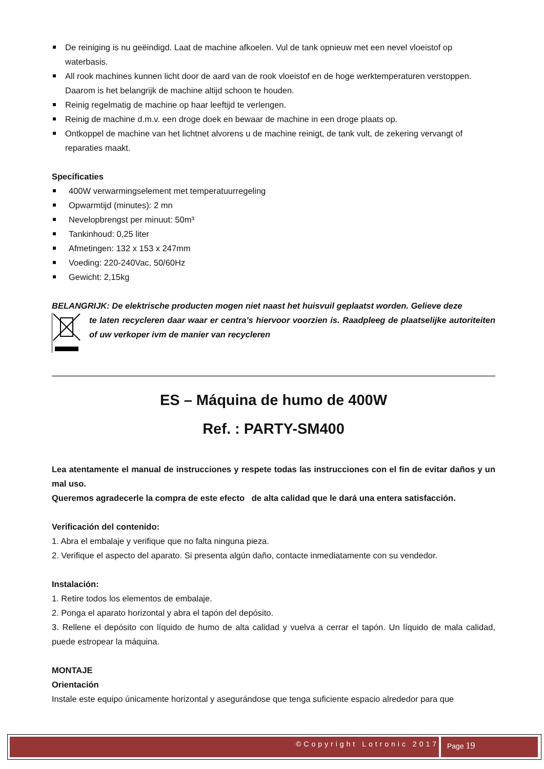De reiniging is nu geëindigd. Laat de machine afkoelen. Vul de tank opnieuw met een nevel vloeistof op waterbasis.
All rook machines kunnen licht door de aard van de rook vloeistof en de hoge werktemperaturen verstoppen. Daarom is het belangrijk de machine altijd schoon te houden.
Reinig regelmatig de machine op haar leeftijd te verlengen.
Reinig de machine d.m.v. een droge doek en bewaar de machine in een droge plaats op.
Ontkoppel de machine van het lichtnet alvorens u de machine reinigt, de tank vult, de zekering vervangt of reparaties maakt.
Specificaties
400W verwarmingselement met temperatuurregeling
Opwarmtijd (minutes): 2 mn
Nevelopbrengst per minuut: 50m³
Tankinhoud: 0,25 liter
Afmetingen: 132 x 153 x 247mm
Voeding: 220-240Vac, 50/60Hz
Gewicht: 2,15kg
BELANGRIJK: De elektrische producten mogen niet naast het huisvuil geplaatst worden. Gelieve deze
te laten recycleren daar waar er centra’s hiervoor voorzien is. Raadpleeg de plaatselijke autoriteiten of uw verkoper ivm de manier van recycleren
ES – Máquina de humo de 400W
Ref. : PARTY-SM400
Lea atentamente el manual de instrucciones y respete todas las instrucciones con el fin de evitar daños y un mal uso.
Queremos agradecerle la compra de este efecto de alta calidad que le dará una entera satisfacción.
Verificación del contenido:
1. Abra el embalaje y verifique que no falta ninguna pieza.
2. Verifique el aspecto del aparato. Si presenta algún daño, contacte inmediatamente con su vendedor.
Instalación:
1. Retire todos los elementos de embalaje.
2. Ponga el aparato horizontal y abra el tapón del depósito.
3. Rellene el depósito con líquido de humo de alta calidad y vuelva a cerrar el tapón. Un líquido de mala calidad, puede estropear la máquina.
MONTAJE
Orientación
Instale este equipo únicamente horizontal y asegurándose que tenga suficiente espacio alrededor para que
©Copyright Lotronic 2017 Page 19